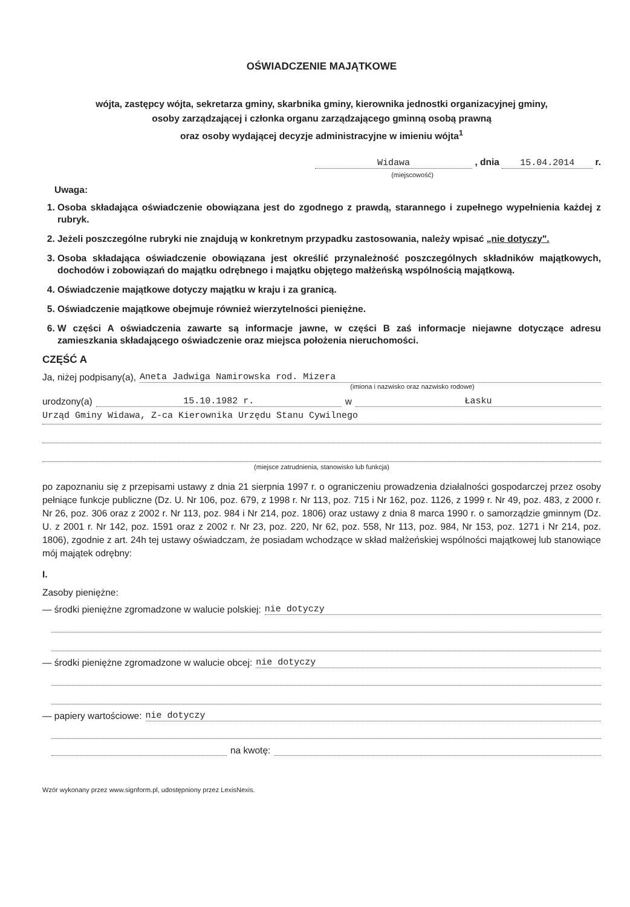OŚWIADCZENIE MAJĄTKOWE
wójta, zastępcy wójta, sekretarza gminy, skarbnika gminy, kierownika jednostki organizacyjnej gminy,
osoby zarządzającej i członka organu zarządzającego gminną osobą prawną
oraz osoby wydającej decyzje administracyjne w imieniu wójta<sup>1</sup>
Widawa , dnia 15.04.2014 r.
(miejscowość)
Uwaga:
1. Osoba składająca oświadczenie obowiązana jest do zgodnego z prawdą, starannego i zupełnego wypełnienia każdej z rubryk.
2. Jeżeli poszczególne rubryki nie znajdują w konkretnym przypadku zastosowania, należy wpisać „nie dotyczy".
3. Osoba składająca oświadczenie obowiązana jest określić przynależność poszczególnych składników majątkowych, dochodów i zobowiązań do majątku odrębnego i majątku objętego małżeńską wspólnością majątkową.
4. Oświadczenie majątkowe dotyczy majątku w kraju i za granicą.
5. Oświadczenie majątkowe obejmuje również wierzytelności pieniężne.
6. W części A oświadczenia zawarte są informacje jawne, w części B zaś informacje niejawne dotyczące adresu zamieszkania składającego oświadczenie oraz miejsca położenia nieruchomości.
CZĘŚĆ A
Ja, niżej podpisany(a), Aneta Jadwiga Namirowska rod. Mizera
(imiona i nazwisko oraz nazwisko rodowe)
urodzony(a) 15.10.1982 r. w Łasku
Urząd Gminy Widawa, Z-ca Kierownika Urzędu Stanu Cywilnego
(miejsce zatrudnienia, stanowisko lub funkcja)
po zapoznaniu się z przepisami ustawy z dnia 21 sierpnia 1997 r. o ograniczeniu prowadzenia działalności gospodarczej przez osoby pełniące funkcje publiczne (Dz. U. Nr 106, poz. 679, z 1998 r. Nr 113, poz. 715 i Nr 162, poz. 1126, z 1999 r. Nr 49, poz. 483, z 2000 r. Nr 26, poz. 306 oraz z 2002 r. Nr 113, poz. 984 i Nr 214, poz. 1806) oraz ustawy z dnia 8 marca 1990 r. o samorządzie gminnym (Dz. U. z 2001 r. Nr 142, poz. 1591 oraz z 2002 r. Nr 23, poz. 220, Nr 62, poz. 558, Nr 113, poz. 984, Nr 153, poz. 1271 i Nr 214, poz. 1806), zgodnie z art. 24h tej ustawy oświadczam, że posiadam wchodzące w skład małżeńskiej wspólności majątkowej lub stanowiące mój majątek odrębny:
I.
Zasoby pieniężne:
— środki pieniężne zgromadzone w walucie polskiej: nie dotyczy
— środki pieniężne zgromadzone w walucie obcej: nie dotyczy
— papiery wartościowe: nie dotyczy
na kwotę:
Wzór wykonany przez www.signform.pl, udostępniony przez LexisNexis.